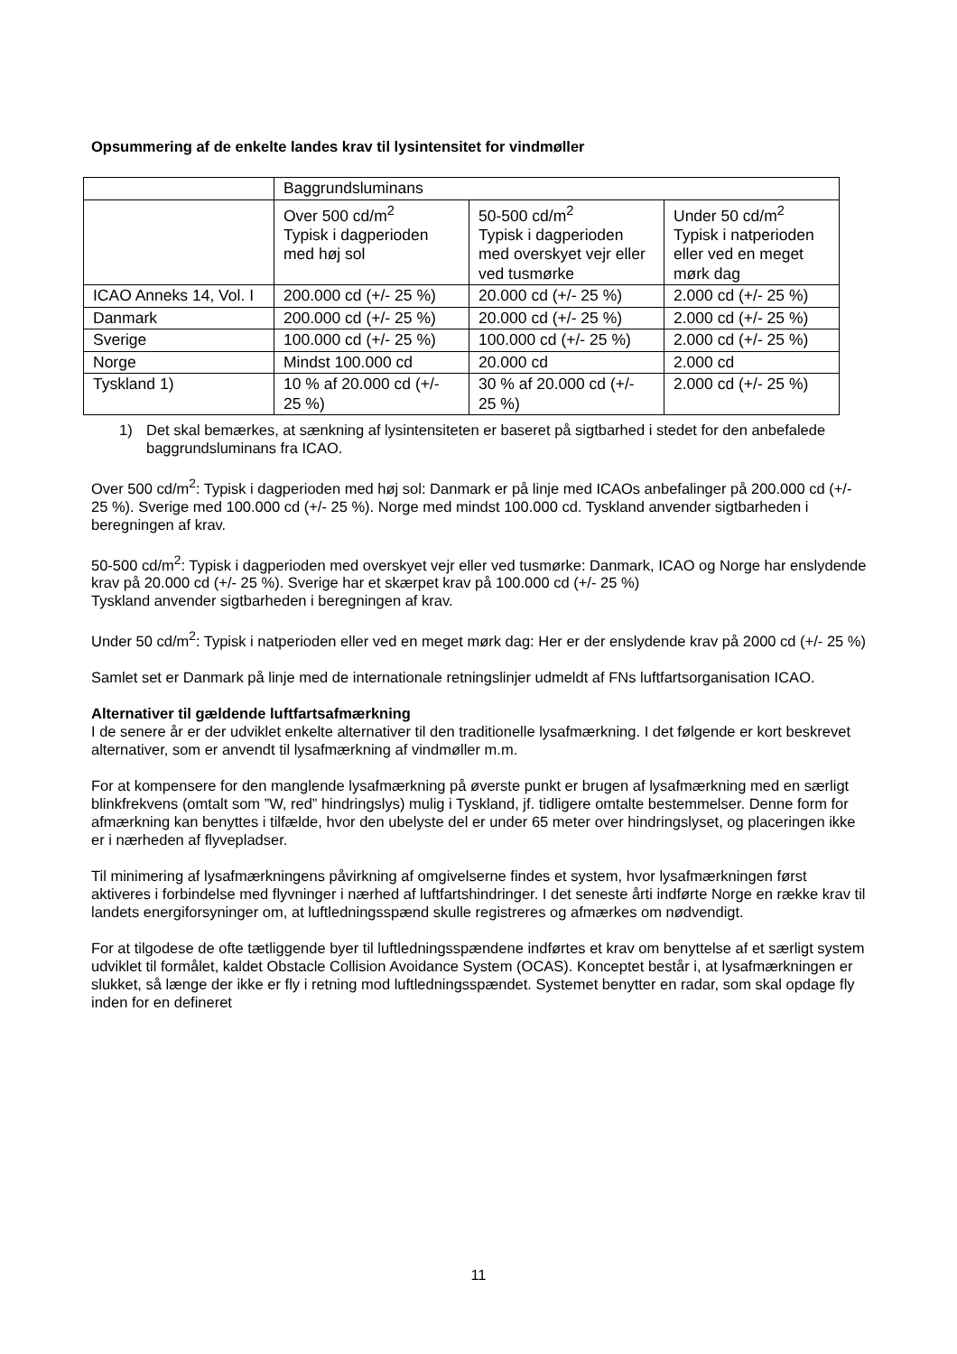Opsummering af de enkelte landes krav til lysintensitet for vindmøller
| | Baggrundsluminans | | |
| | Over 500 cd/m<sup>2</sup> Typisk i dagperioden med høj sol | 50-500 cd/m<sup>2</sup> Typisk i dagperioden med overskyet vejr eller ved tusmørke | Under 50 cd/m<sup>2</sup> Typisk i natperioden eller ved en meget mørk dag |
| ICAO Anneks 14, Vol. I | 200.000 cd (+/- 25 %) | 20.000 cd (+/- 25 %) | 2.000 cd (+/- 25 %) |
| Danmark | 200.000 cd (+/- 25 %) | 20.000 cd (+/- 25 %) | 2.000 cd (+/- 25 %) |
| Sverige | 100.000 cd (+/- 25 %) | 100.000 cd (+/- 25 %) | 2.000 cd (+/- 25 %) |
| Norge | Mindst 100.000 cd | 20.000 cd | 2.000 cd |
| Tyskland 1) | 10 % af 20.000 cd (+/- 25 %) | 30 % af 20.000 cd (+/- 25 %) | 2.000 cd (+/- 25 %) |
1) Det skal bemærkes, at sænkning af lysintensiteten er baseret på sigtbarhed i stedet for den anbefalede baggrundsluminans fra ICAO.
Over 500 cd/m<sup>2</sup>: Typisk i dagperioden med høj sol: Danmark er på linje med ICAOs anbefalinger på 200.000 cd (+/- 25 %). Sverige med 100.000 cd (+/- 25 %). Norge med mindst 100.000 cd. Tyskland anvender sigtbarheden i beregningen af krav.
50-500 cd/m<sup>2</sup>: Typisk i dagperioden med overskyet vejr eller ved tusmørke: Danmark, ICAO og Norge har enslydende krav på 20.000 cd (+/- 25 %). Sverige har et skærpet krav på 100.000 cd (+/- 25 %)
Tyskland anvender sigtbarheden i beregningen af krav.
Under 50 cd/m<sup>2</sup>: Typisk i natperioden eller ved en meget mørk dag: Her er der enslydende krav på 2000 cd (+/- 25 %)
Samlet set er Danmark på linje med de internationale retningslinjer udmeldt af FNs luftfartsorganisation ICAO.
Alternativer til gældende luftfartsafmærkning
I de senere år er der udviklet enkelte alternativer til den traditionelle lysafmærkning. I det følgende er kort beskrevet alternativer, som er anvendt til lysafmærkning af vindmøller m.m.
For at kompensere for den manglende lysafmærkning på øverste punkt er brugen af lysafmærkning med en særligt blinkfrekvens (omtalt som ”W, red” hindringslys) mulig i Tyskland, jf. tidligere omtalte bestemmelser. Denne form for afmærkning kan benyttes i tilfælde, hvor den ubelyste del er under 65 meter over hindringslyset, og placeringen ikke er i nærheden af flyvepladser.
Til minimering af lysafmærkningens påvirkning af omgivelserne findes et system, hvor lysafmærkningen først aktiveres i forbindelse med flyvninger i nærhed af luftfartshindringer. I det seneste årti indførte Norge en række krav til landets energiforsyninger om, at luftledningsspænd skulle registreres og afmærkes om nødvendigt.
For at tilgodese de ofte tætliggende byer til luftledningsspændene indførtes et krav om benyttelse af et særligt system udviklet til formålet, kaldet Obstacle Collision Avoidance System (OCAS). Konceptet består i, at lysafmærkningen er slukket, så længe der ikke er fly i retning mod luftledningsspændet. Systemet benytter en radar, som skal opdage fly inden for en defineret
11